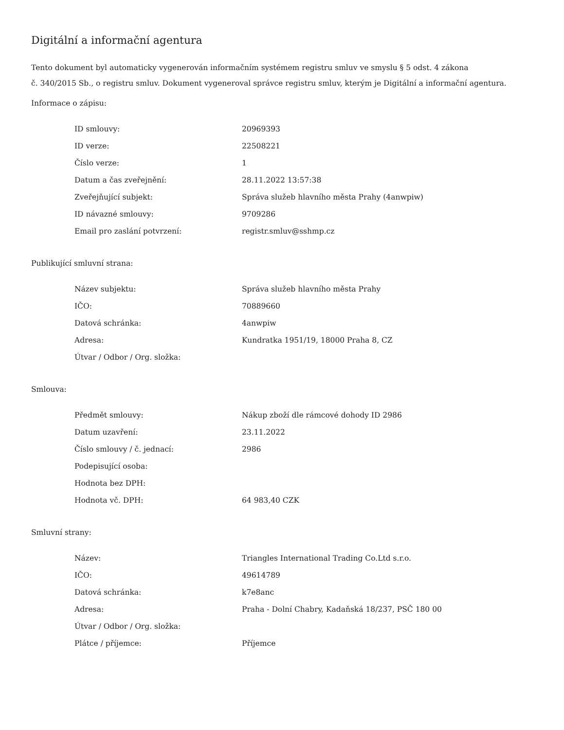Digitální a informační agentura
Tento dokument byl automaticky vygenerován informačním systémem registru smluv ve smyslu § 5 odst. 4 zákona
č. 340/2015 Sb., o registru smluv. Dokument vygeneroval správce registru smluv, kterým je Digitální a informační agentura.
Informace o zápisu:
| ID smlouvy: | 20969393 |
| ID verze: | 22508221 |
| Číslo verze: | 1 |
| Datum a čas zveřejnění: | 28.11.2022 13:57:38 |
| Zveřejňující subjekt: | Správa služeb hlavního města Prahy (4anwpiw) |
| ID návazné smlouvy: | 9709286 |
| Email pro zaslání potvrzení: | registr.smluv@sshmp.cz |
Publikující smluvní strana:
| Název subjektu: | Správa služeb hlavního města Prahy |
| IČO: | 70889660 |
| Datová schránka: | 4anwpiw |
| Adresa: | Kundratka 1951/19, 18000 Praha 8, CZ |
| Útvar / Odbor / Org. složka: | |
Smlouva:
| Předmět smlouvy: | Nákup zboží dle rámcové dohody ID 2986 |
| Datum uzavření: | 23.11.2022 |
| Číslo smlouvy / č. jednací: | 2986 |
| Podepisující osoba: | |
| Hodnota bez DPH: | |
| Hodnota vč. DPH: | 64 983,40 CZK |
Smluvní strany:
| Název: | Triangles International Trading Co.Ltd s.r.o. |
| IČO: | 49614789 |
| Datová schránka: | k7e8anc |
| Adresa: | Praha - Dolní Chabry, Kadaňská 18/237, PSČ 180 00 |
| Útvar / Odbor / Org. složka: | |
| Plátce / příjemce: | Příjemce |